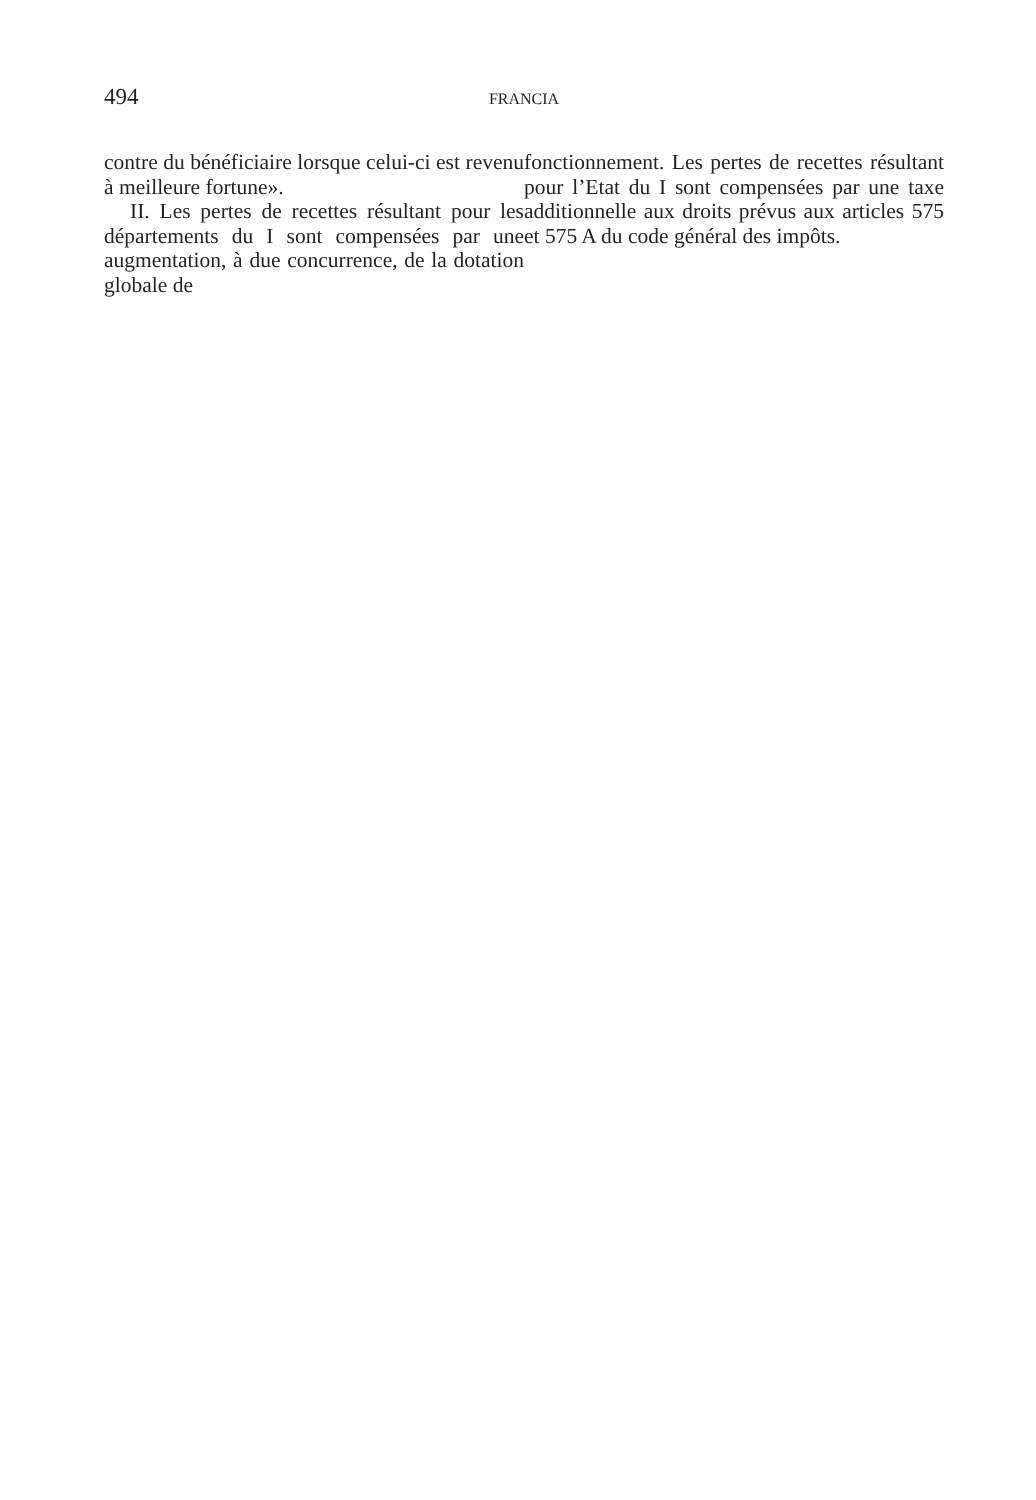494 FRANCIA
contre du bénéficiaire lorsque celui-ci est revenu à meilleure fortune».
II. Les pertes de recettes résultant pour les départements du I sont compensées par une augmentation, à due concurrence, de la dotation globale de
fonctionnement. Les pertes de recettes résultant pour l’Etat du I sont compensées par une taxe additionnelle aux droits prévus aux articles 575 et 575 A du code général des impôts.